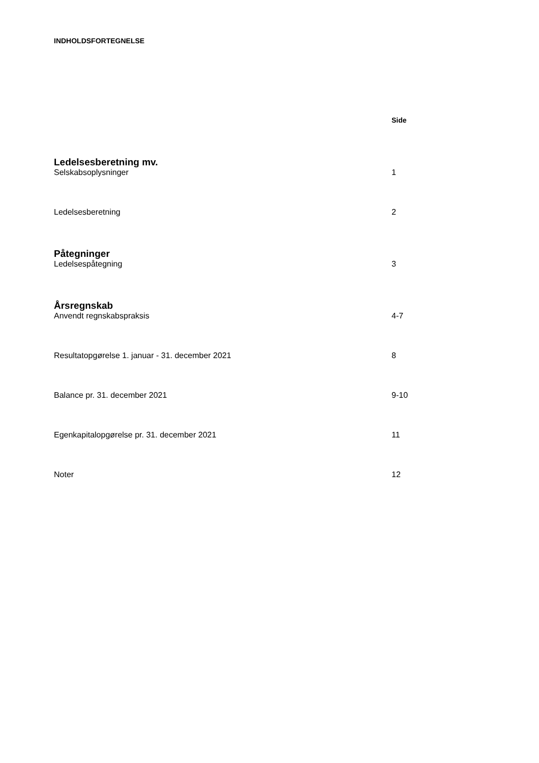INDHOLDSFORTEGNELSE
| | Side |
| Ledelsesberetning mv. | |
| Selskabsoplysninger | 1 |
| Ledelsesberetning | 2 |
| Påtegninger | |
| Ledelsespåtegning | 3 |
| Årsregnskab | |
| Anvendt regnskabspraksis | 4-7 |
| Resultatopgørelse 1. januar - 31. december 2021 | 8 |
| Balance pr. 31. december 2021 | 9-10 |
| Egenkapitalopgørelse pr. 31. december 2021 | 11 |
| Noter | 12 |